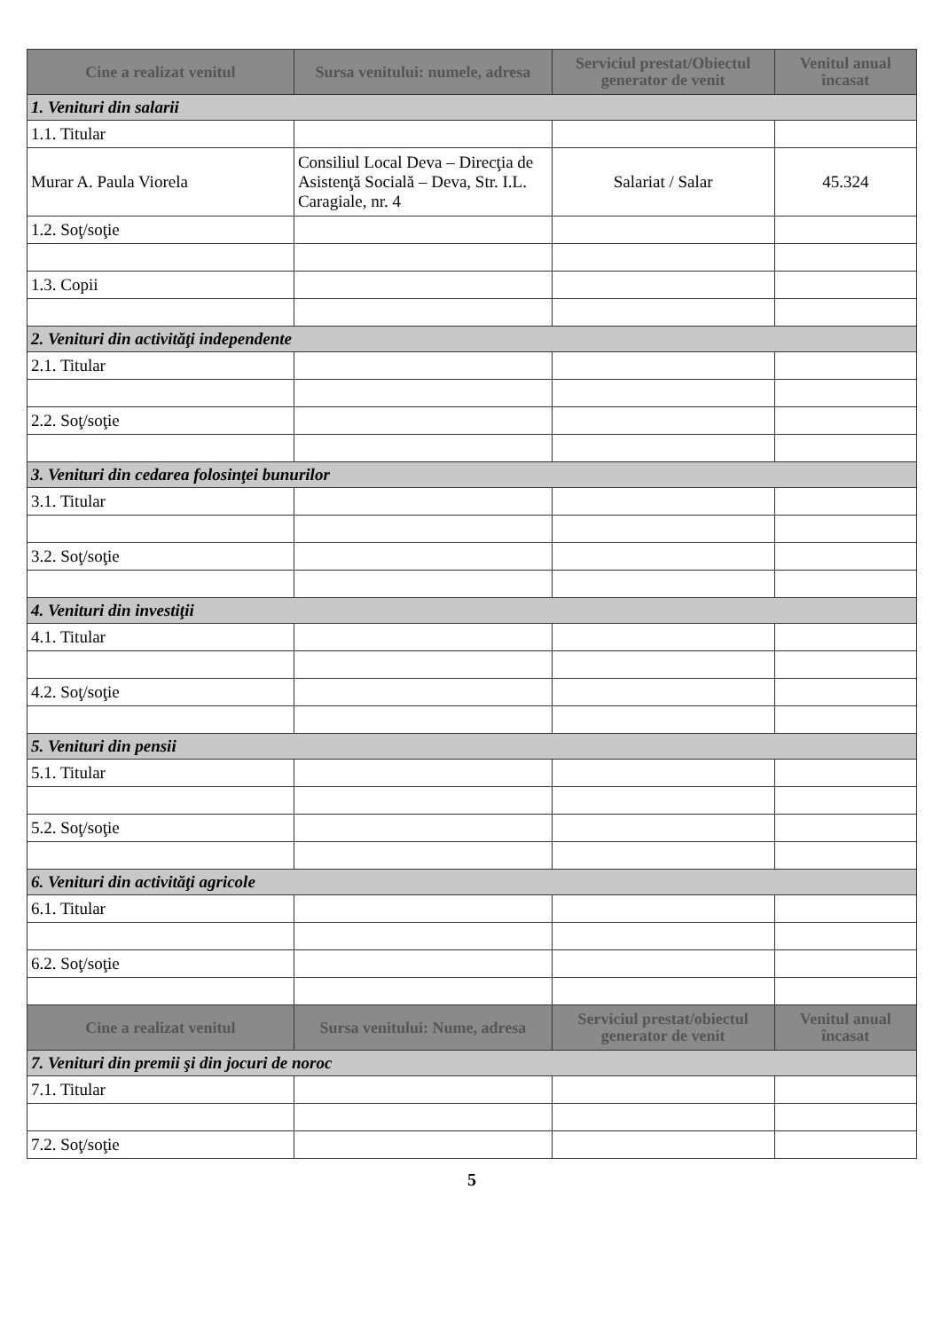| Cine a realizat venitul | Sursa venitului: numele, adresa | Serviciul prestat/Obiectul generator de venit | Venitul anual încasat |
| --- | --- | --- | --- |
| 1. Venituri din salarii | | | |
| 1.1. Titular | | | |
| Murar A. Paula Viorela | Consiliul Local Deva – Direcţia de Asistenţă Socială – Deva, Str. I.L. Caragiale, nr. 4 | Salariat / Salar | 45.324 |
| 1.2. Soţ/soţie | | | |
| 1.3. Copii | | | |
| 2. Venituri din activităţi independente | | | |
| 2.1. Titular | | | |
| 2.2. Soţ/soţie | | | |
| 3. Venituri din cedarea folosinţei bunurilor | | | |
| 3.1. Titular | | | |
| 3.2. Soţ/soţie | | | |
| 4. Venituri din investiţii | | | |
| 4.1. Titular | | | |
| 4.2. Soţ/soţie | | | |
| 5. Venituri din pensii | | | |
| 5.1. Titular | | | |
| 5.2. Soţ/soţie | | | |
| 6. Venituri din activităţi agricole | | | |
| 6.1. Titular | | | |
| 6.2. Soţ/soţie | | | |
| Cine a realizat venitul | Sursa venitului: Nume, adresa | Serviciul prestat/obiectul generator de venit | Venitul anual încasat |
| 7. Venituri din premii şi din jocuri de noroc | | | |
| 7.1. Titular | | | |
| 7.2. Soţ/soţie | | | |
5